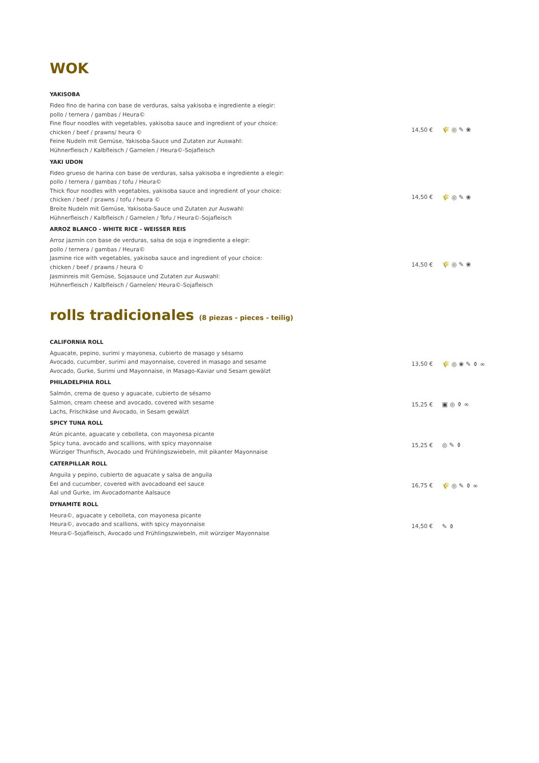WOK
YAKISOBA
Fideo fino de harina con base de verduras, salsa yakisoba e ingrediente a elegir:
pollo / ternera / gambas / Heura©
Fine flour noodles with vegetables, yakisoba sauce and ingredient of your choice:
chicken / beef / prawns/ heura ©
Feine Nudeln mit Gemüse, Yakisoba-Sauce und Zutaten zur Auswahl:
Hühnerfleisch / Kalbfleisch / Garnelen / Heura©-Sojafleisch
14,50 € 🌾 ◎ ✎ ❀
YAKI UDON
Fideo grueso de harina con base de verduras, salsa yakisoba e ingrediente a elegir:
pollo / ternera / gambas / tofu / Heura©
Thick flour noodles with vegetables, yakisoba sauce and ingredient of your choice:
chicken / beef / prawns / tofu / heura ©
Breite Nudeln mit Gemüse, Yakisoba-Sauce und Zutaten zur Auswahl:
Hühnerfleisch / Kalbfleisch / Garnelen / Tofu / Heura©-Sojafleisch
14,50 € 🌾 ◎ ✎ ❀
ARROZ BLANCO - WHITE RICE - WEISSER REIS
Arroz jazmín con base de verduras, salsa de soja e ingrediente a elegir:
pollo / ternera / gambas / Heura©
Jasmine rice with vegetables, yakisoba sauce and ingredient of your choice:
chicken / beef / prawns / heura ©
Jasminreis mit Gemüse, Sojasauce und Zutaten zur Auswahl:
Hühnerfleisch / Kalbfleisch / Garnelen/ Heura©-Sojafleisch
14,50 € 🌾 ◎ ✎ ❀
rolls tradicionales (8 piezas - pieces - teilig)
CALIFORNIA ROLL
Aguacate, pepino, surimi y mayonesa, cubierto de masago y sésamo
Avocado, cucumber, surimi and mayonnaise, covered in masago and sesame
Avocado, Gurke, Surimi und Mayonnaise, in Masago-Kaviar und Sesam gewälzt
13,50 € 🌾 ◎ ❀ ✎ ⚱ ∞
PHILADELPHIA ROLL
Salmón, crema de queso y aguacate, cubierto de sésamo
Salmon, cream cheese and avocado, covered with sesame
Lachs, Frischkäse und Avocado, in Sesam gewälzt
15,25 € ▣ ◎ ⚱ ∞
SPICY TUNA ROLL
Atún picante, aguacate y cebolleta, con mayonesa picante
Spicy tuna, avocado and scallions, with spicy mayonnaise
Würziger Thunfisch, Avocado und Frühlingszwiebeln, mit pikanter Mayonnaise
15,25 € ◎ ✎ ⚱
CATERPILLAR ROLL
Anguila y pepino, cubierto de aguacate y salsa de anguila
Eel and cucumber, covered with avocadoand eel sauce
Aal und Gurke, im Avocadomante Aalsauce
16,75 € 🌾 ◎ ✎ ⚱ ∞
DYNAMITE ROLL
Heura©, aguacate y cebolleta, con mayonesa picante
Heura©, avocado and scallions, with spicy mayonnaise
Heura©-Sojafleisch, Avocado und Frühlingszwiebeln, mit würziger Mayonnaise
14,50 € ✎ ⚱